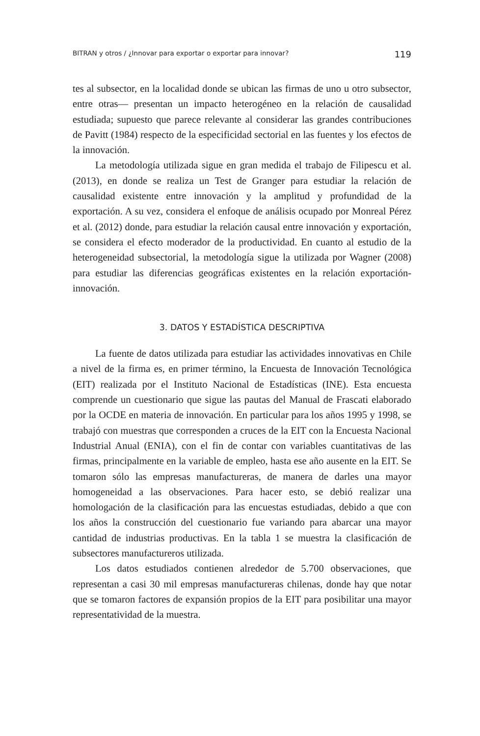BITRAN y otros / ¿Innovar para exportar o exportar para innovar? 119
tes al subsector, en la localidad donde se ubican las firmas de uno u otro subsector, entre otras— presentan un impacto heterogéneo en la relación de causalidad estudiada; supuesto que parece relevante al considerar las grandes contribuciones de Pavitt (1984) respecto de la especificidad sectorial en las fuentes y los efectos de la innovación.
La metodología utilizada sigue en gran medida el trabajo de Filipescu et al. (2013), en donde se realiza un Test de Granger para estudiar la relación de causalidad existente entre innovación y la amplitud y profundidad de la exportación. A su vez, considera el enfoque de análisis ocupado por Monreal Pérez et al. (2012) donde, para estudiar la relación causal entre innovación y exportación, se considera el efecto moderador de la productividad. En cuanto al estudio de la heterogeneidad subsectorial, la metodología sigue la utilizada por Wagner (2008) para estudiar las diferencias geográficas existentes en la relación exportación-innovación.
3. DATOS Y ESTADÍSTICA DESCRIPTIVA
La fuente de datos utilizada para estudiar las actividades innovativas en Chile a nivel de la firma es, en primer término, la Encuesta de Innovación Tecnológica (EIT) realizada por el Instituto Nacional de Estadísticas (INE). Esta encuesta comprende un cuestionario que sigue las pautas del Manual de Frascati elaborado por la OCDE en materia de innovación. En particular para los años 1995 y 1998, se trabajó con muestras que corresponden a cruces de la EIT con la Encuesta Nacional Industrial Anual (ENIA), con el fin de contar con variables cuantitativas de las firmas, principalmente en la variable de empleo, hasta ese año ausente en la EIT. Se tomaron sólo las empresas manufactureras, de manera de darles una mayor homogeneidad a las observaciones. Para hacer esto, se debió realizar una homologación de la clasificación para las encuestas estudiadas, debido a que con los años la construcción del cuestionario fue variando para abarcar una mayor cantidad de industrias productivas. En la tabla 1 se muestra la clasificación de subsectores manufactureros utilizada.
Los datos estudiados contienen alrededor de 5.700 observaciones, que representan a casi 30 mil empresas manufactureras chilenas, donde hay que notar que se tomaron factores de expansión propios de la EIT para posibilitar una mayor representatividad de la muestra.